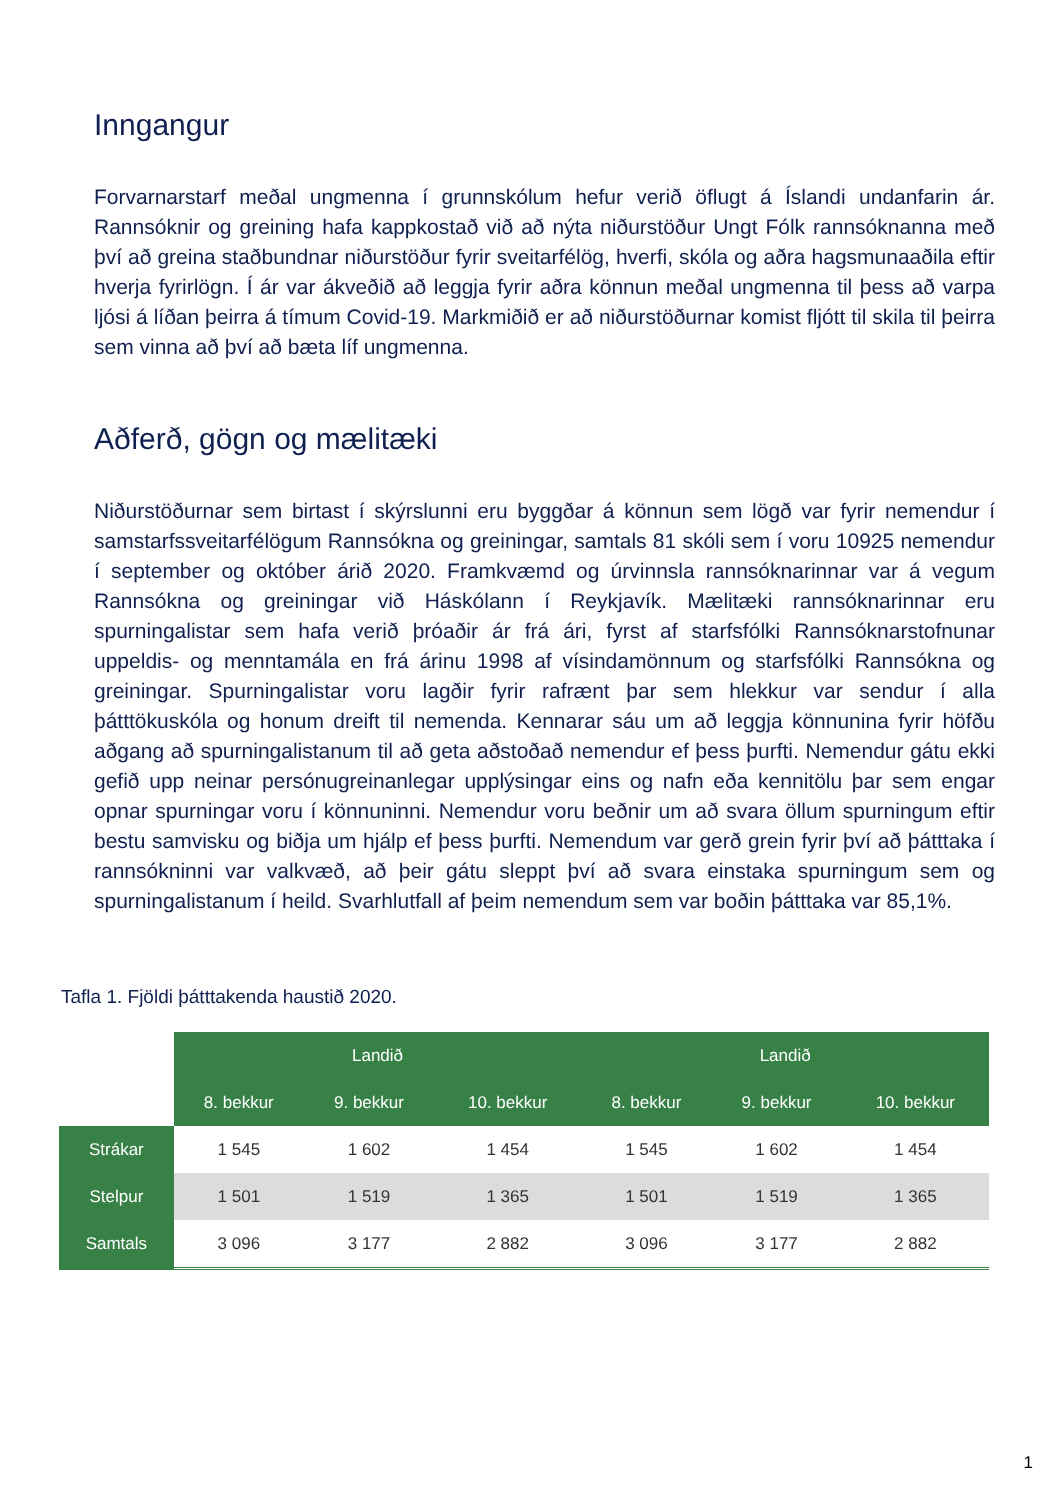Inngangur
Forvarnarstarf meðal ungmenna í grunnskólum hefur verið öflugt á Íslandi undanfarin ár. Rannsóknir og greining hafa kappkostað við að nýta niðurstöður Ungt Fólk rannsóknanna með því að greina staðbundnar niðurstöður fyrir sveitarfélög, hverfi, skóla og aðra hagsmunaaðila eftir hverja fyrirlögn. Í ár var ákveðið að leggja fyrir aðra könnun meðal ungmenna til þess að varpa ljósi á líðan þeirra á tímum Covid-19. Markmiðið er að niðurstöðurnar komist fljótt til skila til þeirra sem vinna að því að bæta líf ungmenna.
Aðferð, gögn og mælitæki
Niðurstöðurnar sem birtast í skýrslunni eru byggðar á könnun sem lögð var fyrir nemendur í samstarfssveitarfélögum Rannsókna og greiningar, samtals 81 skóli sem í voru 10925 nemendur í september og október árið 2020. Framkvæmd og úrvinnsla rannsóknarinnar var á vegum Rannsókna og greiningar við Háskólann í Reykjavík. Mælitæki rannsóknarinnar eru spurningalistar sem hafa verið þróaðir ár frá ári, fyrst af starfsfólki Rannsóknarstofnunar uppeldis- og menntamála en frá árinu 1998 af vísindamönnum og starfsfólki Rannsókna og greiningar. Spurningalistar voru lagðir fyrir rafrænt þar sem hlekkur var sendur í alla þátttökuskóla og honum dreift til nemenda. Kennarar sáu um að leggja könnunina fyrir höfðu aðgang að spurningalistanum til að geta aðstoðað nemendur ef þess þurfti. Nemendur gátu ekki gefið upp neinar persónugreinanlegar upplýsingar eins og nafn eða kennitölu þar sem engar opnar spurningar voru í könnuninni. Nemendur voru beðnir um að svara öllum spurningum eftir bestu samvisku og biðja um hjálp ef þess þurfti. Nemendum var gerð grein fyrir því að þátttaka í rannsókninni var valkvæð, að þeir gátu sleppt því að svara einstaka spurningum sem og spurningalistanum í heild. Svarhlutfall af þeim nemendum sem var boðin þátttaka var 85,1%.
Tafla 1. Fjöldi þátttakenda haustið 2020.
| | Landið | | | Landið | | |
| --- | --- | --- | --- | --- | --- | --- |
| | 8. bekkur | 9. bekkur | 10. bekkur | 8. bekkur | 9. bekkur | 10. bekkur |
| Strákar | 1 545 | 1 602 | 1 454 | 1 545 | 1 602 | 1 454 |
| Stelpur | 1 501 | 1 519 | 1 365 | 1 501 | 1 519 | 1 365 |
| Samtals | 3 096 | 3 177 | 2 882 | 3 096 | 3 177 | 2 882 |
1